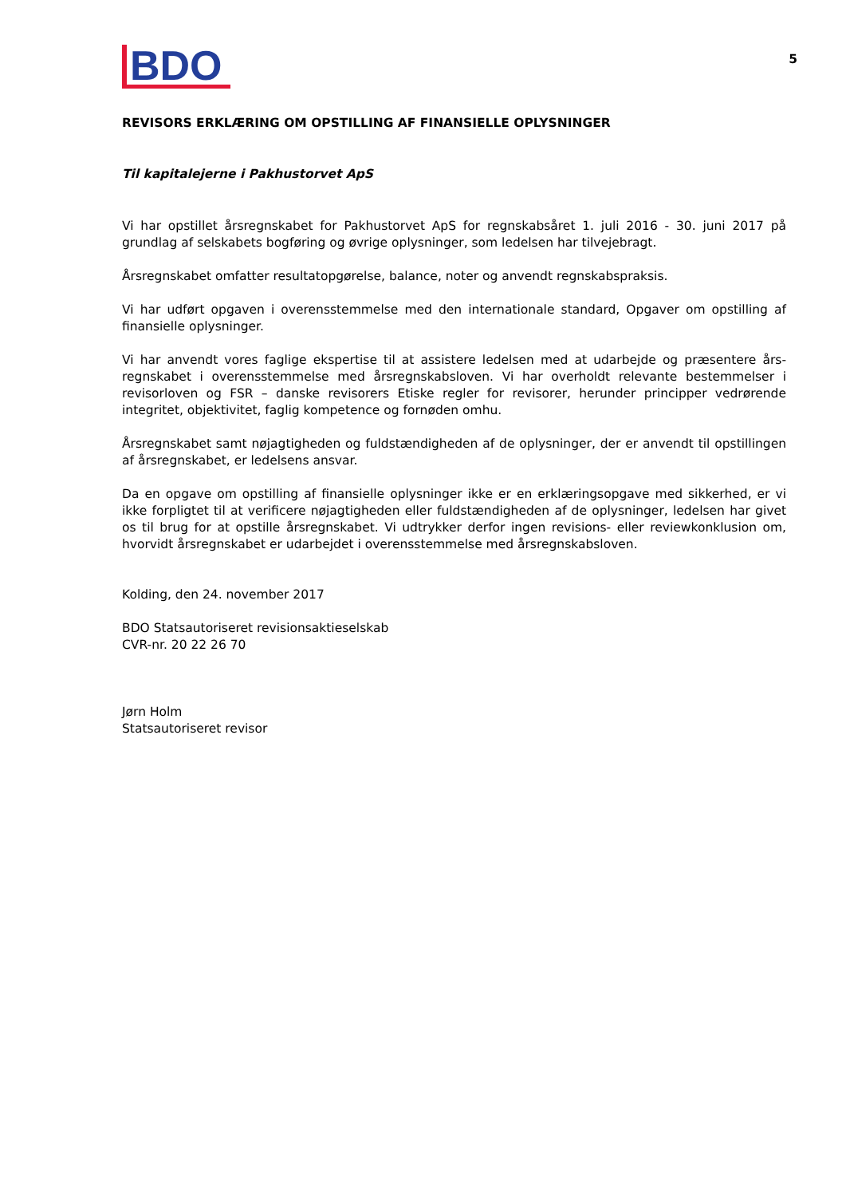BDO
5
REVISORS ERKLÆRING OM OPSTILLING AF FINANSIELLE OPLYSNINGER
Til kapitalejerne i Pakhustorvet ApS
Vi har opstillet årsregnskabet for Pakhustorvet ApS for regnskabsåret 1. juli 2016 - 30. juni 2017 på grundlag af selskabets bogføring og øvrige oplysninger, som ledelsen har tilvejebragt.
Årsregnskabet omfatter resultatopgørelse, balance, noter og anvendt regnskabspraksis.
Vi har udført opgaven i overensstemmelse med den internationale standard, Opgaver om opstilling af finansielle oplysninger.
Vi har anvendt vores faglige ekspertise til at assistere ledelsen med at udarbejde og præsentere års-regnskabet i overensstemmelse med årsregnskabsloven. Vi har overholdt relevante bestemmelser i revisorloven og FSR – danske revisorers Etiske regler for revisorer, herunder principper vedrørende integritet, objektivitet, faglig kompetence og fornøden omhu.
Årsregnskabet samt nøjagtigheden og fuldstændigheden af de oplysninger, der er anvendt til opstillingen af årsregnskabet, er ledelsens ansvar.
Da en opgave om opstilling af finansielle oplysninger ikke er en erklæringsopgave med sikkerhed, er vi ikke forpligtet til at verificere nøjagtigheden eller fuldstændigheden af de oplysninger, ledelsen har givet os til brug for at opstille årsregnskabet. Vi udtrykker derfor ingen revisions- eller reviewkonklusion om, hvorvidt årsregnskabet er udarbejdet i overensstemmelse med årsregnskabsloven.
Kolding, den 24. november 2017
BDO Statsautoriseret revisionsaktieselskab
CVR-nr. 20 22 26 70
Jørn Holm
Statsautoriseret revisor